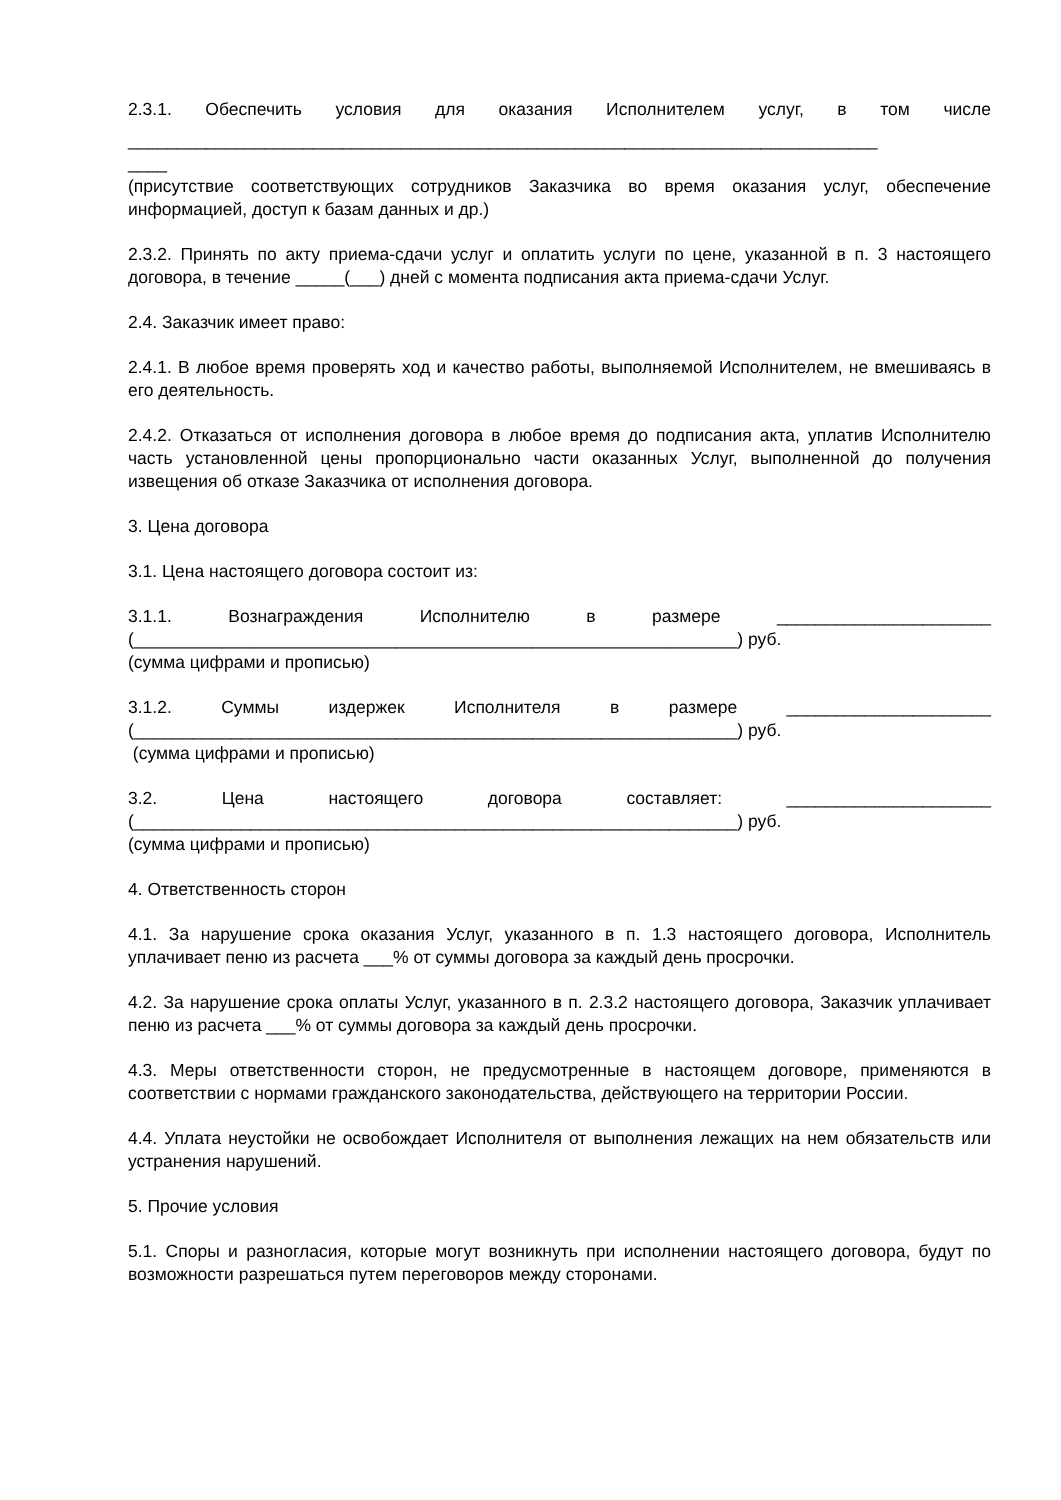2.3.1. Обеспечить условия для оказания Исполнителем услуг, в том числе
_____________________________________________________________________________
____
(присутствие соответствующих сотрудников Заказчика во время оказания услуг, обеспечение информацией, доступ к базам данных и др.)
2.3.2. Принять по акту приема-сдачи услуг и оплатить услуги по цене, указанной в п. 3 настоящего договора, в течение _____(___) дней с момента подписания акта приема-сдачи Услуг.
2.4. Заказчик имеет право:
2.4.1. В любое время проверять ход и качество работы, выполняемой Исполнителем, не вмешиваясь в его деятельность.
2.4.2. Отказаться от исполнения договора в любое время до подписания акта, уплатив Исполнителю часть установленной цены пропорционально части оказанных Услуг, выполненной до получения извещения об отказе Заказчика от исполнения договора.
3. Цена договора
3.1. Цена настоящего договора состоит из:
3.1.1. Вознаграждения Исполнителю в размере ______________________
(______________________________________________________________) руб.
(сумма цифрами и прописью)
3.1.2. Суммы издержек Исполнителя в размере _____________________
(______________________________________________________________) руб.
(сумма цифрами и прописью)
3.2. Цена настоящего договора составляет: _____________________
(______________________________________________________________) руб.
(сумма цифрами и прописью)
4. Ответственность сторон
4.1. За нарушение срока оказания Услуг, указанного в п. 1.3 настоящего договора, Исполнитель уплачивает пеню из расчета ___% от суммы договора за каждый день просрочки.
4.2. За нарушение срока оплаты Услуг, указанного в п. 2.3.2 настоящего договора, Заказчик уплачивает пеню из расчета ___% от суммы договора за каждый день просрочки.
4.3. Меры ответственности сторон, не предусмотренные в настоящем договоре, применяются в соответствии с нормами гражданского законодательства, действующего на территории России.
4.4. Уплата неустойки не освобождает Исполнителя от выполнения лежащих на нем обязательств или устранения нарушений.
5. Прочие условия
5.1. Споры и разногласия, которые могут возникнуть при исполнении настоящего договора, будут по возможности разрешаться путем переговоров между сторонами.